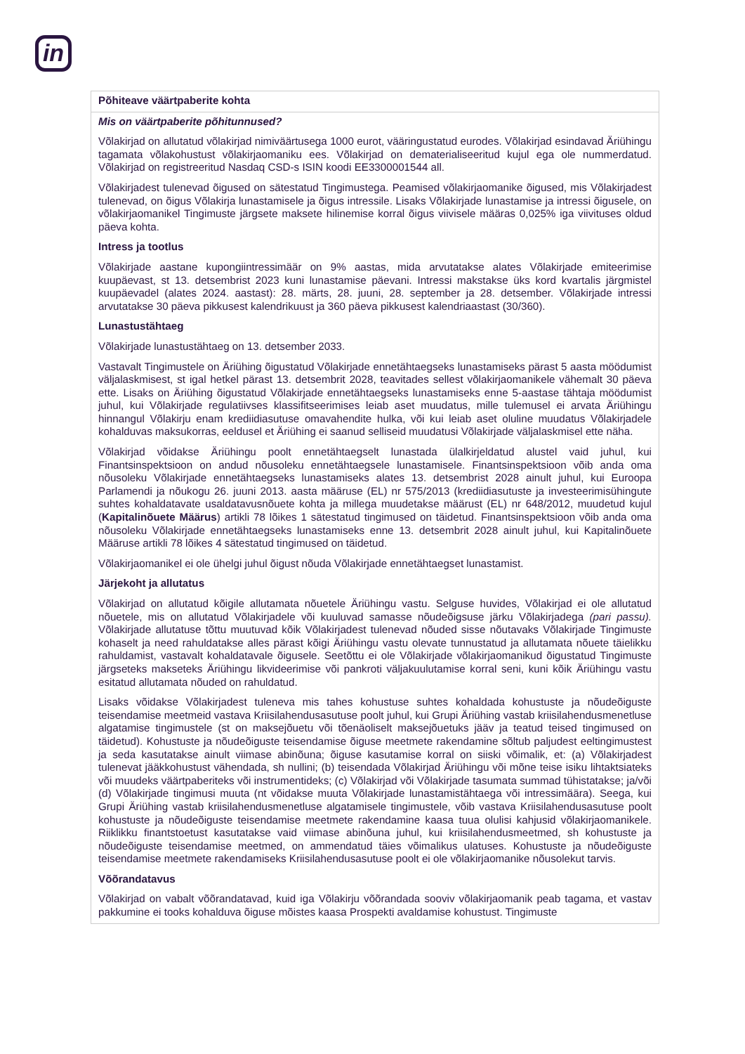in
| Põhiteave väärtpaberite kohta |
| Mis on väärtpaberite põhitunnused? Võlakirjad on allutatud võlakirjad nimiväärtusega 1000 eurot, vääringustatud eurodes. Võlakirjad esindavad Äriühingu tagamata võlakohustust võlakirjaomaniku ees. Võlakirjad on dematerialiseeritud kujul ega ole nummerdatud. Võlakirjad on registreeritud Nasdaq CSD-s ISIN koodi EE3300001544 all. Võlakirjadest tulenevad õigused on sätestatud Tingimustega. Peamised võlakirjaomanike õigused, mis Võlakirjadest tulenevad, on õigus Võlakirja lunastamisele ja õigus intressile. Lisaks Võlakirjade lunastamise ja intressi õigusele, on võlakirjaomanikel Tingimuste järgsete maksete hilinemise korral õigus viivisele määras 0,025% iga viivituses oldud päeva kohta. Intress ja tootlus Võlakirjade aastane kupongiintressimäär on 9% aastas, mida arvutatakse alates Võlakirjade emiteerimise kuupäevast, st 13. detsembrist 2023 kuni lunastamise päevani. Intressi makstakse üks kord kvartalis järgmistel kuupäevadel (alates 2024. aastast): 28. märts, 28. juuni, 28. september ja 28. detsember. Võlakirjade intressi arvutatakse 30 päeva pikkusest kalendrikuust ja 360 päeva pikkusest kalendriaastast (30/360). Lunastustähtaeg Võlakirjade lunastustähtaeg on 13. detsember 2033. Vastavalt Tingimustele on Äriühing õigustatud Võlakirjade ennetähtaegseks lunastamiseks pärast 5 aasta möödumist väljalaskmisest, st igal hetkel pärast 13. detsembrit 2028, teavitades sellest võlakirjaomanikele vähemalt 30 päeva ette. Lisaks on Äriühing õigustatud Võlakirjade ennetähtaegseks lunastamiseks enne 5-aastase tähtaja möödumist juhul, kui Võlakirjade regulatiivses klassifitseerimises leiab aset muudatus, mille tulemusel ei arvata Äriühingu hinnangul Võlakirju enam krediidiasutuse omavahendite hulka, või kui leiab aset oluline muudatus Võlakirjadele kohalduvas maksukorras, eeldusel et Äriühing ei saanud selliseid muudatusi Võlakirjade väljalaskmisel ette näha. Võlakirjad võidakse Äriühingu poolt ennetähtaegselt lunastada ülalkirjeldatud alustel vaid juhul, kui Finantsinspektsioon on andud nõusoleku ennetähtaegsele lunastamisele. Finantsinspektsioon võib anda oma nõusoleku Võlakirjade ennetähtaegseks lunastamiseks alates 13. detsembrist 2028 ainult juhul, kui Euroopa Parlamendi ja nõukogu 26. juuni 2013. aasta määruse (EL) nr 575/2013 (krediidiasutuste ja investeerimisühingute suhtes kohaldatavate usaldatavusnõuete kohta ja millega muudetakse määrust (EL) nr 648/2012, muudetud kujul ( Kapitalinõuete Määrus ) artikli 78 lõikes 1 sätestatud tingimused on täidetud. Finantsinspektsioon võib anda oma nõusoleku Võlakirjade ennetähtaegseks lunastamiseks enne 13. detsembrit 2028 ainult juhul, kui Kapitalinõuete Määruse artikli 78 lõikes 4 sätestatud tingimused on täidetud. Võlakirjaomanikel ei ole ühelgi juhul õigust nõuda Võlakirjade ennetähtaegset lunastamist. Järjekoht ja allutatus Võlakirjad on allutatud kõigile allutamata nõuetele Äriühingu vastu. Selguse huvides, Võlakirjad ei ole allutatud nõuetele, mis on allutatud Võlakirjadele või kuuluvad samasse nõudeõigsuse järku Võlakirjadega (pari passu). Võlakirjade allutatuse tõttu muutuvad kõik Võlakirjadest tulenevad nõuded sisse nõutavaks Võlakirjade Tingimuste kohaselt ja need rahuldatakse alles pärast kõigi Äriühingu vastu olevate tunnustatud ja allutamata nõuete täielikku rahuldamist, vastavalt kohaldatavale õigusele. Seetõttu ei ole Võlakirjade võlakirjaomanikud õigustatud Tingimuste järgseteks makseteks Äriühingu likvideerimise või pankroti väljakuulutamise korral seni, kuni kõik Äriühingu vastu esitatud allutamata nõuded on rahuldatud. Lisaks võidakse Võlakirjadest tuleneva mis tahes kohustuse suhtes kohaldada kohustuste ja nõudeõiguste teisendamise meetmeid vastava Kriisilahendusasutuse poolt juhul, kui Grupi Äriühing vastab kriisilahendusmenetluse algatamise tingimustele (st on maksejõuetu või tõenäoliselt maksejõuetuks jääv ja teatud teised tingimused on täidetud). Kohustuste ja nõudeõiguste teisendamise õiguse meetmete rakendamine sõltub paljudest eeltingimustest ja seda kasutatakse ainult viimase abinõuna; õiguse kasutamise korral on siiski võimalik, et: (a) Võlakirjadest tulenevat jääkkohustust vähendada, sh nullini; (b) teisendada Võlakirjad Äriühingu või mõne teise isiku lihtaktsiateks või muudeks väärtpaberiteks või instrumentideks; (c) Võlakirjad või Võlakirjade tasumata summad tühistatakse; ja/või (d) Võlakirjade tingimusi muuta (nt võidakse muuta Võlakirjade lunastamistähtaega või intressimäära). Seega, kui Grupi Äriühing vastab kriisilahendusmenetluse algatamisele tingimustele, võib vastava Kriisilahendusasutuse poolt kohustuste ja nõudeõiguste teisendamise meetmete rakendamine kaasa tuua olulisi kahjusid võlakirjaomanikele. Riiklikku finantstoetust kasutatakse vaid viimase abinõuna juhul, kui kriisilahendusmeetmed, sh kohustuste ja nõudeõiguste teisendamise meetmed, on ammendatud täies võimalikus ulatuses. Kohustuste ja nõudeõiguste teisendamise meetmete rakendamiseks Kriisilahendusasutuse poolt ei ole võlakirjaomanike nõusolekut tarvis. Võõrandatavus Võlakirjad on vabalt võõrandatavad, kuid iga Võlakirju võõrandada sooviv võlakirjaomanik peab tagama, et vastav pakkumine ei tooks kohalduva õiguse mõistes kaasa Prospekti avaldamise kohustust. Tingimuste |